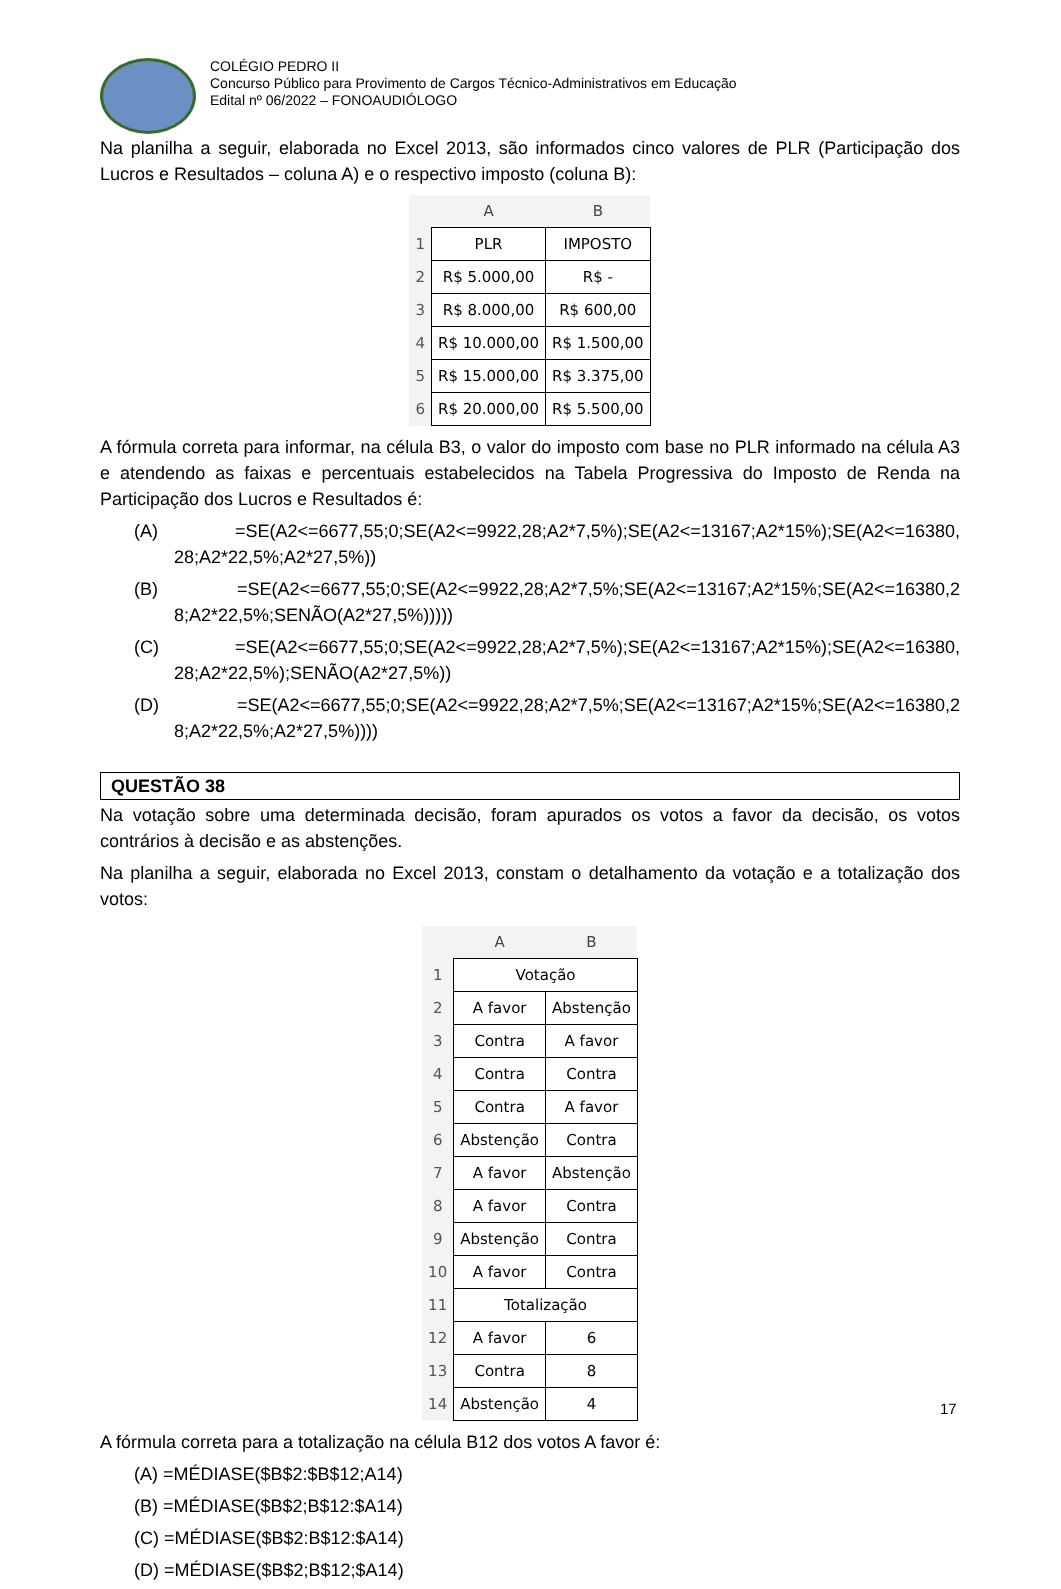COLÉGIO PEDRO II
Concurso Público para Provimento de Cargos Técnico-Administrativos em Educação
Edital nº 06/2022 – FONOAUDIÓLOGO
Na planilha a seguir, elaborada no Excel 2013, são informados cinco valores de PLR (Participação dos Lucros e Resultados – coluna A) e o respectivo imposto (coluna B):
| | A | B |
| --- | --- | --- |
| 1 | PLR | IMPOSTO |
| 2 | R$ 5.000,00 | R$ - |
| 3 | R$ 8.000,00 | R$ 600,00 |
| 4 | R$ 10.000,00 | R$ 1.500,00 |
| 5 | R$ 15.000,00 | R$ 3.375,00 |
| 6 | R$ 20.000,00 | R$ 5.500,00 |
A fórmula correta para informar, na célula B3, o valor do imposto com base no PLR informado na célula A3 e atendendo as faixas e percentuais estabelecidos na Tabela Progressiva do Imposto de Renda na Participação dos Lucros e Resultados é:
(A) =SE(A2<=6677,55;0;SE(A2<=9922,28;A2*7,5%);SE(A2<=13167;A2*15%);SE(A2<=16380, 28;A2*22,5%;A2*27,5%))
(B) =SE(A2<=6677,55;0;SE(A2<=9922,28;A2*7,5%;SE(A2<=13167;A2*15%;SE(A2<=16380,2 8;A2*22,5%;SENÃO(A2*27,5%)))))
(C) =SE(A2<=6677,55;0;SE(A2<=9922,28;A2*7,5%);SE(A2<=13167;A2*15%);SE(A2<=16380, 28;A2*22,5%);SENÃO(A2*27,5%))
(D) =SE(A2<=6677,55;0;SE(A2<=9922,28;A2*7,5%;SE(A2<=13167;A2*15%;SE(A2<=16380,2 8;A2*22,5%;A2*27,5%))))
QUESTÃO 38
Na votação sobre uma determinada decisão, foram apurados os votos a favor da decisão, os votos contrários à decisão e as abstenções.
Na planilha a seguir, elaborada no Excel 2013, constam o detalhamento da votação e a totalização dos votos:
| | A | B |
| --- | --- | --- |
| 1 | Votação | |
| 2 | A favor | Abstenção |
| 3 | Contra | A favor |
| 4 | Contra | Contra |
| 5 | Contra | A favor |
| 6 | Abstenção | Contra |
| 7 | A favor | Abstenção |
| 8 | A favor | Contra |
| 9 | Abstenção | Contra |
| 10 | A favor | Contra |
| 11 | Totalização | |
| 12 | A favor | 6 |
| 13 | Contra | 8 |
| 14 | Abstenção | 4 |
A fórmula correta para a totalização na célula B12 dos votos A favor é:
(A) =MÉDIASE($B$2:$B$12;A14)
(B) =MÉDIASE($B$2;B$12:$A14)
(C) =MÉDIASE($B$2:B$12:$A14)
(D) =MÉDIASE($B$2;B$12;$A14)
17